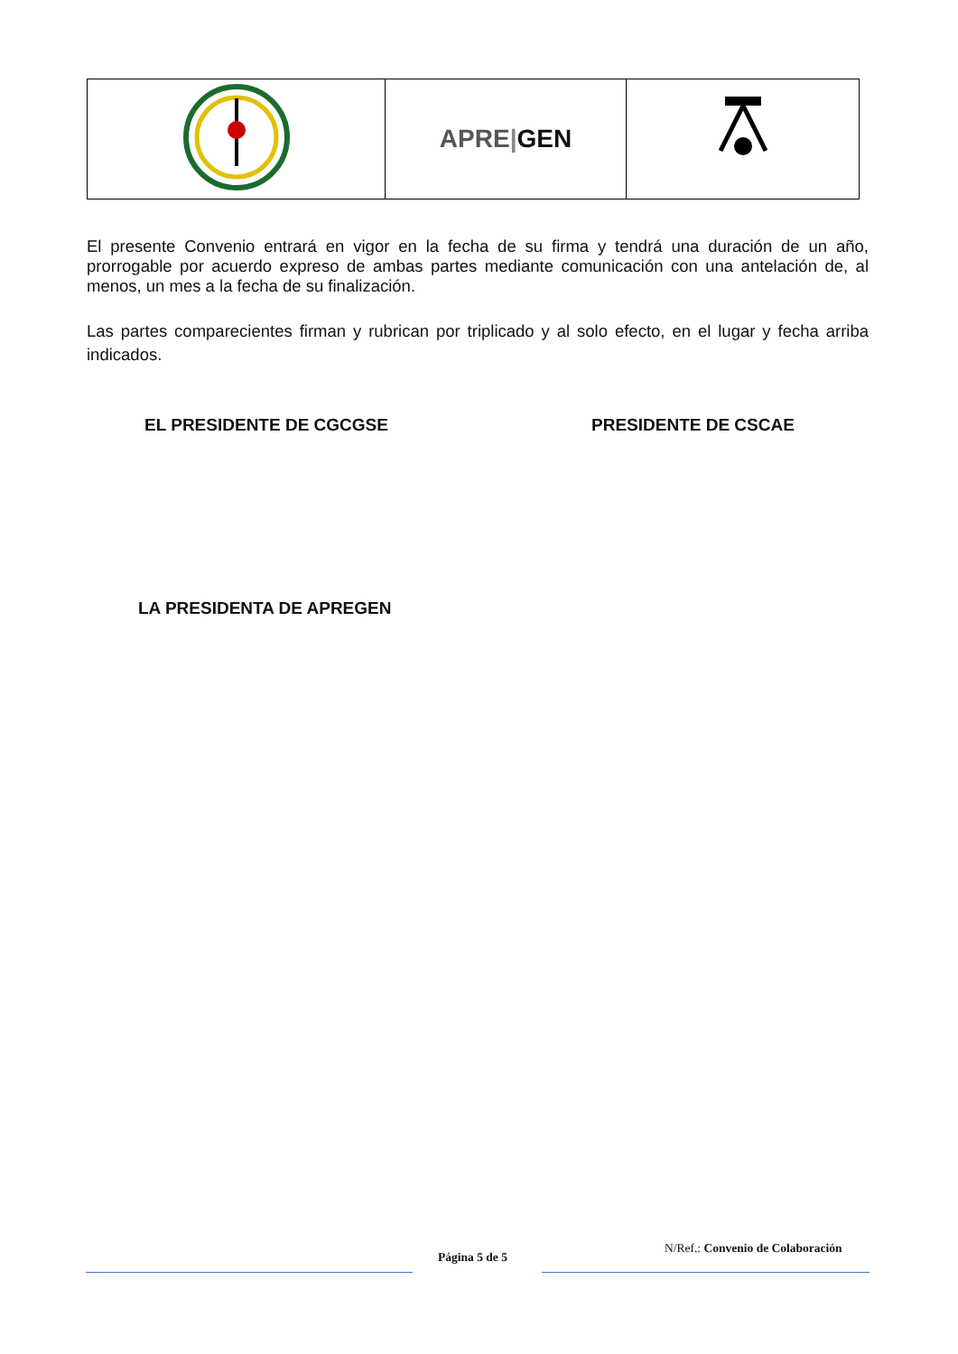| | APRE / GEN | |
El presente Convenio entrará en vigor en la fecha de su firma y tendrá una duración de un año, prorrogable por acuerdo expreso de ambas partes mediante comunicación con una antelación de, al menos, un mes a la fecha de su finalización.
Las partes comparecientes firman y rubrican por triplicado y al solo efecto, en el lugar y fecha arriba indicados.
EL PRESIDENTE DE CGCGSE PRESIDENTE DE CSCAE
LA PRESIDENTA DE APREGEN
Página 5 de 5
N/Ref.: Convenio de Colaboración